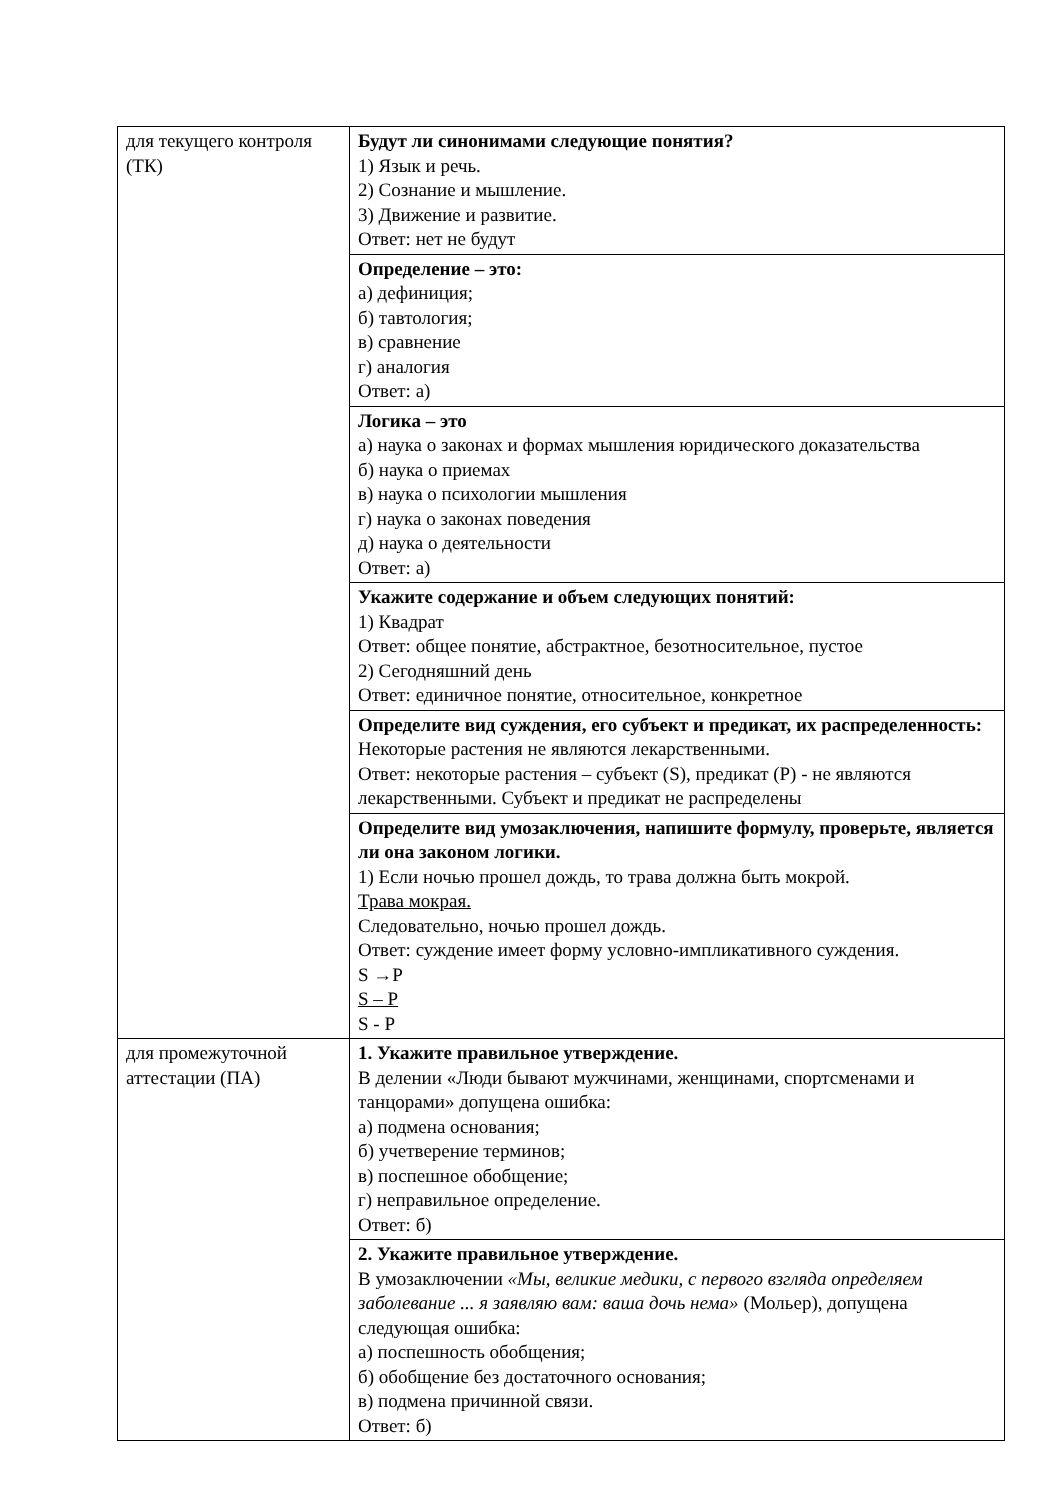| для текущего контроля (ТК) | Будут ли синонимами следующие понятия? 1) Язык и речь. 2) Сознание и мышление. 3) Движение и развитие. Ответ: нет не будут |
| | Определение – это: а) дефиниция; б) тавтология; в) сравнение г) аналогия Ответ: а) |
| | Логика – это а) наука о законах и формах мышления юридического доказательства б) наука о приемах в) наука о психологии мышления г) наука о законах поведения д) наука о деятельности Ответ: а) |
| | Укажите содержание и объем следующих понятий: 1) Квадрат Ответ: общее понятие, абстрактное, безотносительное, пустое 2) Сегодняшний день Ответ: единичное понятие, относительное, конкретное |
| | Определите вид суждения, его субъект и предикат, их распределенность: Некоторые растения не являются лекарственными. Ответ: некоторые растения – субъект (S), предикат (P) - не являются лекарственными. Субъект и предикат не распределены |
| | Определите вид умозаключения, напишите формулу, проверьте, является ли она законом логики. 1) Если ночью прошел дождь, то трава должна быть мокрой. Трава мокрая. Следовательно, ночью прошел дождь. Ответ: суждение имеет форму условно-импликативного суждения. S →P S – P S - P |
| для промежуточной аттестации (ПА) | 1. Укажите правильное утверждение. В делении «Люди бывают мужчинами, женщинами, спортсменами и танцорами» допущена ошибка: а) подмена основания; б) учетверение терминов; в) поспешное обобщение; г) неправильное определение. Ответ: б) |
| | 2. Укажите правильное утверждение. В умозаключении «Мы, великие медики, с первого взгляда определяем заболевание ... я заявляю вам: ваша дочь нема» (Мольер), допущена следующая ошибка: а) поспешность обобщения; б) обобщение без достаточного основания; в) подмена причинной связи. Ответ: б) |